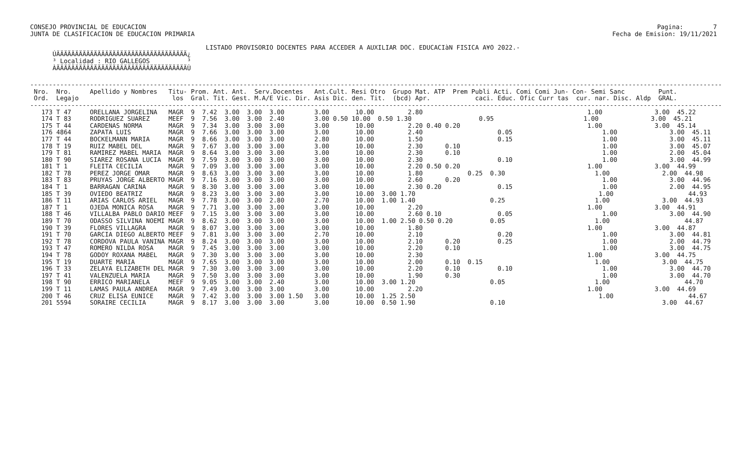Pagina:        7
Fecha de Emision: 19/11/2021
CONSEJO PROVINCIAL DE EDUCACION
JUNTA DE CLASIFICACION DE EDUCACION PRIMARIA

                                               LISTADO PROVISORIO DOCENTES PARA ACCEDER A AUXILIAR DOC. EDUCACIàN FISICA A¥O 2022.-
      ÚÄÄÄÄÄÄÄÄÄÄÄÄÄÄÄÄÄÄÄÄÄÄÄÄÄÄÄÄÄÄÄÄÄÄÄ¿
      ³ Localidad : RIO GALLEGOS          ³
      ÀÄÄÄÄÄÄÄÄÄÄÄÄÄÄÄÄÄÄÄÄÄÄÄÄÄÄÄÄÄÄÄÄÄÄÄÙ
-----------------------------------------------------------------------------------------------------------------------------------------------------------------------------------------
 Nro.  Nro.     Apellido y Nombres   Titu- Prom. Ant. Ant.  Serv.Docentes   Ant.Cult. Resi Otro  Grupo Mat. ATP  Prem Publi Acti. Comi Comi Jun- Con- Semi Sanc         Punt.
 Ord.  Legajo                         los  Gral. Tit. Gest. M.A/E Vic. Dir. Asis Dic. den. Tit.  (bcd) Apr.            caci. Educ. Ofic Curr tas  cur. nar. Disc. Aldp  GRAL.
-----------------------------------------------------------------------------------------------------------------------------------------------------------------------------------------
   173 T 47     ORELLANA JORGELINA   MAGR  9  7.42  3.00  3.00  3.00        3.00       10.00         2.80                                            1.00              3.00  45.22
   174 T 83     RODRIGUEZ SUAREZ     MEEF  9  7.56  3.00  3.00  2.40        3.00 0.50 10.00  0.50 1.30                  0.95                        1.00              3.00  45.21
   175 T 44     CARDENAS NORMA       MAGR  9  7.34  3.00  3.00  3.00        3.00       10.00         2.20 0.40 0.20                                  1.00              3.00  45.14
   176 4864     ZAPATA LUIS          MAGR  9  7.66  3.00  3.00  3.00        3.00       10.00         2.40                    0.05                        1.00              3.00  45.11
   177 T 44     BOCKELMANN MARIA     MAGR  9  8.66  3.00  3.00  3.00        2.80       10.00         1.50                    0.15                        1.00              3.00  45.11
   178 T 19     RUIZ MABEL DEL       MAGR  9  7.67  3.00  3.00  3.00        3.00       10.00         2.30      0.10                                      1.00              3.00  45.07
   179 T 81     RAMIREZ MABEL MARIA  MAGR  9  8.64  3.00  3.00  3.00        3.00       10.00         2.30      0.10                                      1.00              2.00  45.04
   180 T 90     SIAREZ ROSANA LUCIA  MAGR  9  7.59  3.00  3.00  3.00        3.00       10.00         2.30                    0.10                        1.00              3.00  44.99
   181 T 1      FLEITA CECILIA       MAGR  9  7.09  3.00  3.00  3.00        3.00       10.00         2.20 0.50 0.20                                  1.00              3.00  44.99
   182 T 78     PEREZ JORGE OMAR     MAGR  9  8.63  3.00  3.00  3.00        3.00       10.00         1.80            0.25  0.30                        1.00              2.00  44.98
   183 T 83     PRUYAS JORGE ALBERTO MAGR  9  7.16  3.00  3.00  3.00        3.00       10.00         2.60      0.20                                      1.00              3.00  44.96
   184 T 1      BARRAGAN CARINA      MAGR  9  8.30  3.00  3.00  3.00        3.00       10.00         2.30 0.20               0.15                        1.00              2.00  44.95
   185 T 39     OVIEDO BEATRIZ       MAGR  9  8.23  3.00  3.00  3.00        3.00       10.00  3.00 1.70                                                 1.00                    44.93
   186 T 11     ARIAS CARLOS ARIEL   MAGR  9  7.78  3.00  3.00  2.80        2.70       10.00  1.00 1.40                    0.25                        1.00              3.00  44.93
   187 T 1      OJEDA MONICA ROSA    MAGR  9  7.71  3.00  3.00  3.00        3.00       10.00         2.20                                            1.00              3.00  44.91
   188 T 46     VILLALBA PABLO DARIO MEEF  9  7.15  3.00  3.00  3.00        3.00       10.00         2.60 0.10               0.05                        1.00              3.00  44.90
   189 T 70     ODASSO SILVINA NOEMI MAGR  9  8.62  3.00  3.00  3.00        3.00       10.00  1.00 2.50 0.50 0.20          0.05                        1.00                    44.87
   190 T 39     FLORES VILLAGRA      MAGR  9  8.07  3.00  3.00  3.00        3.00       10.00         1.80                                            1.00              3.00  44.87
   191 T 70     GARCIA DIEGO ALBERTO MEEF  9  7.81  3.00  3.00  3.00        2.70       10.00         2.10                    0.20                        1.00              3.00  44.81
   192 T 78     CORDOVA PAULA VANINA MAGR  9  8.24  3.00  3.00  3.00        3.00       10.00         2.10      0.20          0.25                        1.00              2.00  44.79
   193 T 47     ROMERO NILDA ROSA    MAGR  9  7.45  3.00  3.00  3.00        3.00       10.00         2.20      0.10                                      1.00              3.00  44.75
   194 T 78     GODOY ROXANA MABEL   MAGR  9  7.30  3.00  3.00  3.00        3.00       10.00         2.30                                            1.00              3.00  44.75
   195 T 19     DUARTE MARIA         MAGR  9  7.65  3.00  3.00  3.00        3.00       10.00         2.00      0.10  0.15                              1.00              3.00  44.75
   196 T 33     ZELAYA ELIZABETH DEL MAGR  9  7.30  3.00  3.00  3.00        3.00       10.00         2.20      0.10          0.10                        1.00              3.00  44.70
   197 T 41     VALENZUELA MARIA     MAGR  9  7.50  3.00  3.00  3.00        3.00       10.00         1.90      0.30                                      1.00              3.00  44.70
   198 T 90     ERRICO MARIANELA     MEEF  9  9.05  3.00  3.00  2.40        3.00       10.00  3.00 1.20                    0.05                        1.00                    44.70
   199 T 11     LAMAS PAULA ANDREA   MAGR  9  7.49  3.00  3.00  3.00        3.00       10.00         2.20                                            1.00              3.00  44.69
   200 T 46     CRUZ ELISA EUNICE    MAGR  9  7.42  3.00  3.00  3.00 1.50   3.00       10.00  1.25 2.50                                                 1.00                    44.67
   201 5594     SORAIRE CECILIA      MAGR  9  8.17  3.00  3.00  3.00        3.00       10.00  0.50 1.90                    0.10                                          3.00  44.67